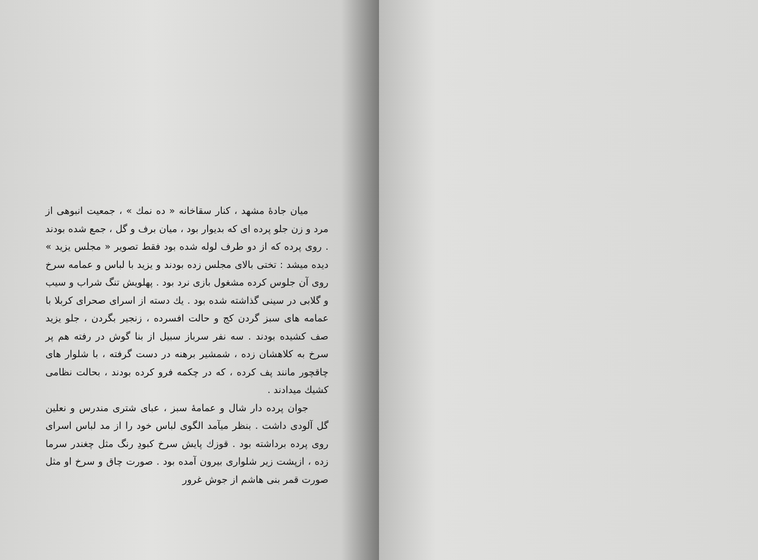میان جادهٔ مشهد ، کنار سقاخانه « ده نمك » ، جمعیت انبوهی از مرد و زن جلو پرده ای که بدیوار بود ، میان برف و گل ، جمع شده بودند . روی پرده که از دو طرف لوله شده بود فقط تصویر « مجلس یزید » دیده میشد : تختی بالای مجلس زده بودند و یزید با لباس و عمامه سرخ روی آن جلوس کرده مشغول بازی نرد بود . پهلویش تنگ شراب و سیب و گلابی در سینی گذاشته شده بود . یك دسته از اسرای صحرای کربلا با عمامه های سبز گردن کج و حالت افسرده ، زنجیر بگردن ، جلو یزید صف کشیده بودند . سه نفر سرباز سبیل از بنا گوش در رفته هم پر سرخ به کلاهشان زده ، شمشیر برهنه در دست گرفته ، با شلوار های چاقچور مانند پف کرده ، که در چکمه فرو کرده بودند ، بحالت نظامی کشیك میدادند .
جوان پرده دار شال و عمامهٔ سبز ، عبای شتری مندرس و نعلین گل آلودی داشت . بنظر میآمد الگوی لباس خود را از مد لباس اسرای روی پرده برداشته بود . قوزك پایش سرخ کبودِ رنگ مثل چغندر سرما زده ، ازپشت زیر شلواری بیرون آمده بود . صورت چاق و سرخ او مثل صورت قمر بنی هاشم از جوش غرور